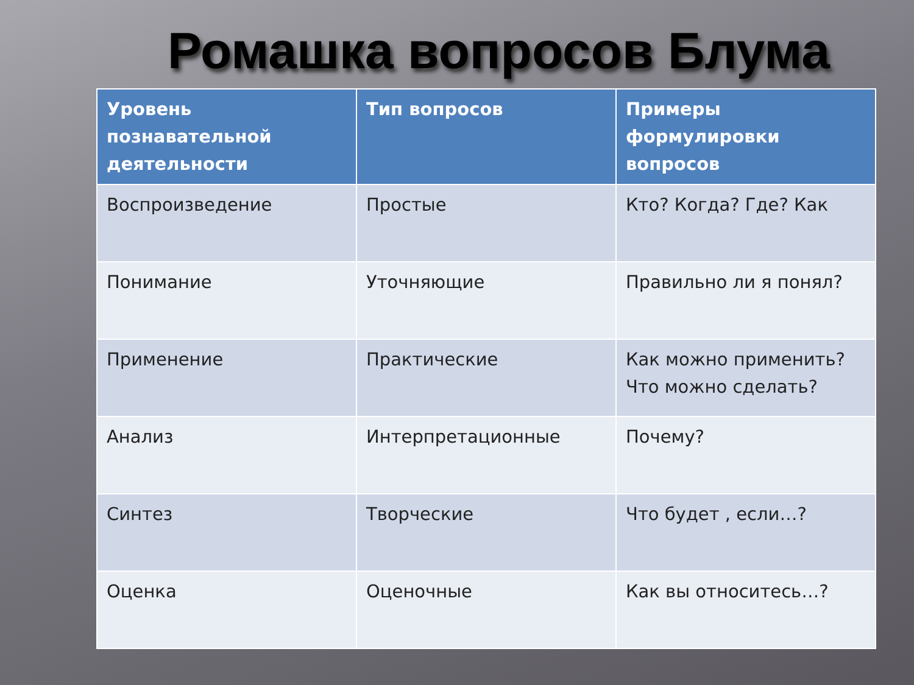Ромашка вопросов Блума
| Уровень познавательной деятельности | Тип вопросов | Примеры формулировки вопросов |
| --- | --- | --- |
| Воспроизведение | Простые | Кто? Когда? Где? Как |
| Понимание | Уточняющие | Правильно ли я понял? |
| Применение | Практические | Как можно применить? Что можно сделать? |
| Анализ | Интерпретационные | Почему? |
| Синтез | Творческие | Что будет , если…? |
| Оценка | Оценочные | Как вы относитесь…? |